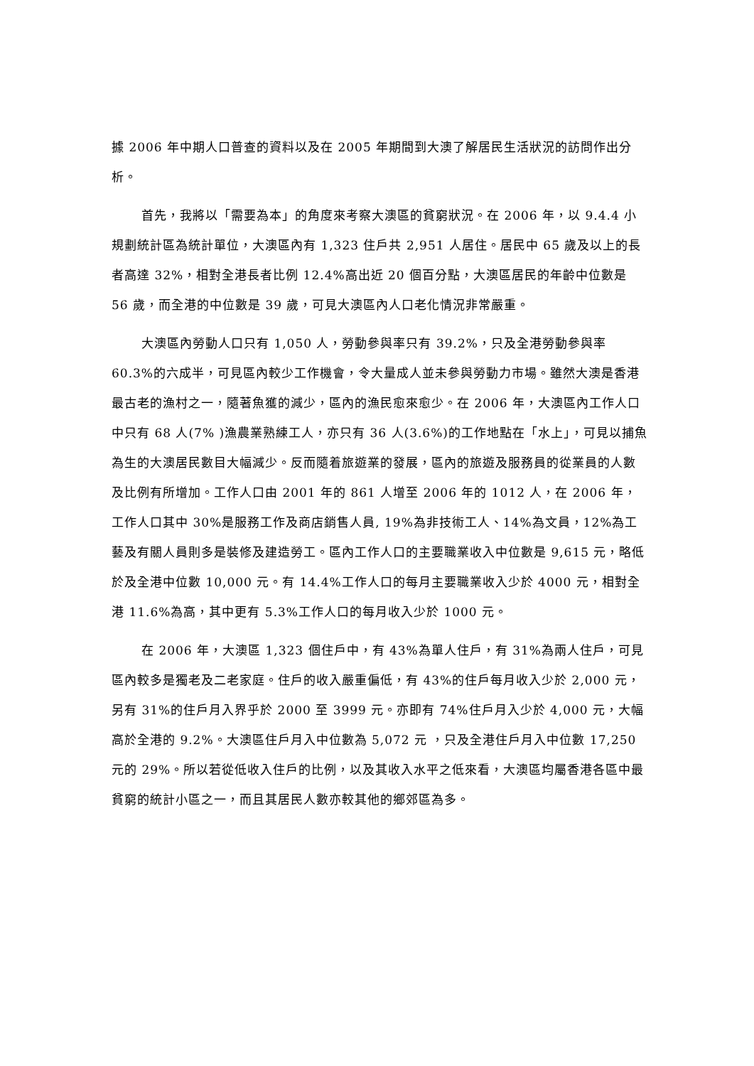據 2006 年中期人口普查的資料以及在 2005 年期間到大澳了解居民生活狀況的訪問作出分析。
首先，我將以「需要為本」的角度來考察大澳區的貧窮狀況。在 2006 年，以 9.4.4 小規劃統計區為統計單位，大澳區內有 1,323 住戶共 2,951 人居住。居民中 65 歲及以上的長者高達 32%，相對全港長者比例 12.4%高出近 20 個百分點，大澳區居民的年齡中位數是 56 歲，而全港的中位數是 39 歲，可見大澳區內人口老化情況非常嚴重。
大澳區內勞動人口只有 1,050 人，勞動參與率只有 39.2%，只及全港勞動參與率 60.3%的六成半，可見區內較少工作機會，令大量成人並未參與勞動力市場。雖然大澳是香港最古老的漁村之一，隨著魚獲的減少，區內的漁民愈來愈少。在 2006 年，大澳區內工作人口中只有 68 人(7% )漁農業熟練工人，亦只有 36 人(3.6%)的工作地點在「水上」，可見以捕魚為生的大澳居民數目大幅減少。反而隨着旅遊業的發展，區內的旅遊及服務員的從業員的人數及比例有所增加。工作人口由 2001 年的 861 人增至 2006 年的 1012 人，在 2006 年，工作人口其中 30%是服務工作及商店銷售人員, 19%為非技術工人、14%為文員，12%為工藝及有關人員則多是裝修及建造勞工。區內工作人口的主要職業收入中位數是 9,615 元，略低於及全港中位數 10,000 元。有 14.4%工作人口的每月主要職業收入少於 4000 元，相對全港 11.6%為高，其中更有 5.3%工作人口的每月收入少於 1000 元。
在 2006 年，大澳區 1,323 個住戶中，有 43%為單人住戶，有 31%為兩人住戶，可見區內較多是獨老及二老家庭。住戶的收入嚴重偏低，有 43%的住戶每月收入少於 2,000 元，另有 31%的住戶月入界乎於 2000 至 3999 元。亦即有 74%住戶月入少於 4,000 元，大幅高於全港的 9.2%。大澳區住戶月入中位數為 5,072 元 ，只及全港住戶月入中位數 17,250 元的 29%。所以若從低收入住戶的比例，以及其收入水平之低來看，大澳區均屬香港各區中最貧窮的統計小區之一，而且其居民人數亦較其他的鄉郊區為多。